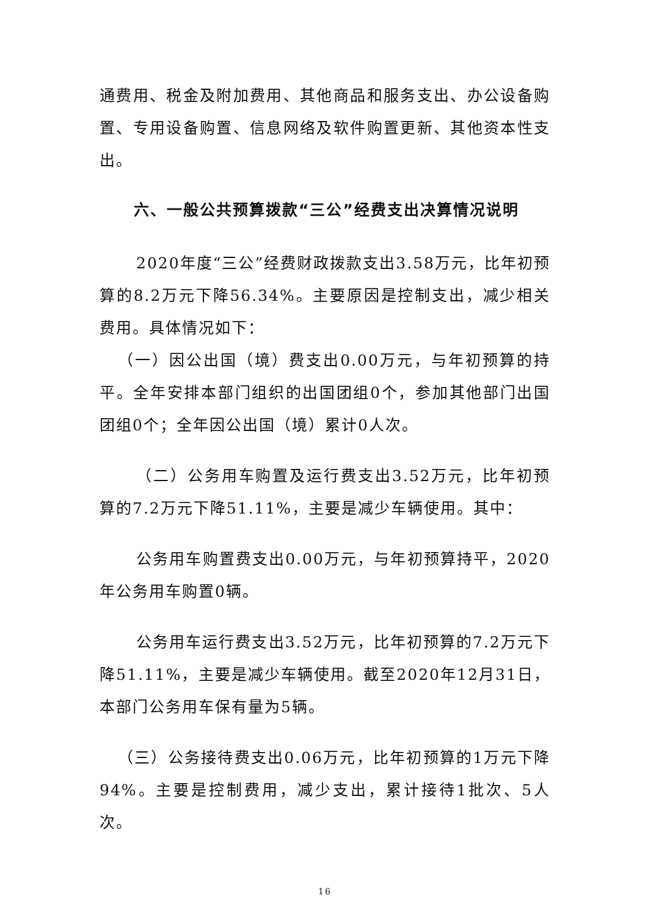通费用、税金及附加费用、其他商品和服务支出、办公设备购置、专用设备购置、信息网络及软件购置更新、其他资本性支出。
六、一般公共预算拨款“三公”经费支出决算情况说明
2020年度“三公”经费财政拨款支出3.58万元，比年初预算的8.2万元下降56.34%。主要原因是控制支出，减少相关费用。具体情况如下：
（一）因公出国（境）费支出0.00万元，与年初预算的持平。全年安排本部门组织的出国团组0个，参加其他部门出国团组0个；全年因公出国（境）累计0人次。
（二）公务用车购置及运行费支出3.52万元，比年初预算的7.2万元下降51.11%，主要是减少车辆使用。其中：
公务用车购置费支出0.00万元，与年初预算持平，2020年公务用车购置0辆。
公务用车运行费支出3.52万元，比年初预算的7.2万元下降51.11%，主要是减少车辆使用。截至2020年12月31日，本部门公务用车保有量为5辆。
（三）公务接待费支出0.06万元，比年初预算的1万元下降94%。主要是控制费用，减少支出，累计接待1批次、5人次。
16